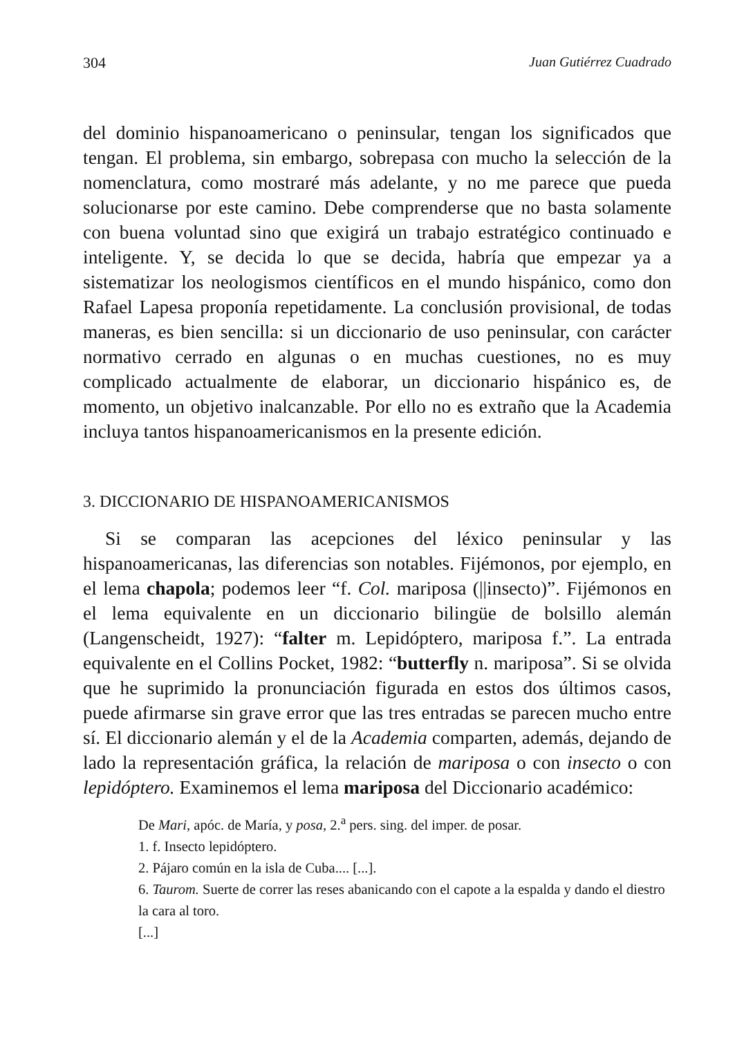304 Juan Gutiérrez Cuadrado
del dominio hispanoamericano o peninsular, tengan los significados que tengan. El problema, sin embargo, sobrepasa con mucho la selección de la nomenclatura, como mostraré más adelante, y no me parece que pueda solucionarse por este camino. Debe comprenderse que no basta solamente con buena voluntad sino que exigirá un trabajo estratégico continuado e inteligente. Y, se decida lo que se decida, habría que empezar ya a sistematizar los neologismos científicos en el mundo hispánico, como don Rafael Lapesa proponía repetidamente. La conclusión provisional, de todas maneras, es bien sencilla: si un diccionario de uso peninsular, con carácter normativo cerrado en algunas o en muchas cuestiones, no es muy complicado actualmente de elaborar, un diccionario hispánico es, de momento, un objetivo inalcanzable. Por ello no es extraño que la Academia incluya tantos hispanoamericanismos en la presente edición.
3. DICCIONARIO DE HISPANOAMERICANISMOS
Si se comparan las acepciones del léxico peninsular y las hispanoamericanas, las diferencias son notables. Fijémonos, por ejemplo, en el lema chapola; podemos leer “f. Col. mariposa (||insecto)”. Fijémonos en el lema equivalente en un diccionario bilingüe de bolsillo alemán (Langenscheidt, 1927): “falter m. Lepidóptero, mariposa f.”. La entrada equivalente en el Collins Pocket, 1982: “butterfly n. mariposa”. Si se olvida que he suprimido la pronunciación figurada en estos dos últimos casos, puede afirmarse sin grave error que las tres entradas se parecen mucho entre sí. El diccionario alemán y el de la Academia comparten, además, dejando de lado la representación gráfica, la relación de mariposa o con insecto o con lepidóptero. Examinemos el lema mariposa del Diccionario académico:
De Mari, apóc. de María, y posa, 2.<sup>a</sup> pers. sing. del imper. de posar.
1. f. Insecto lepidóptero.
2. Pájaro común en la isla de Cuba.... [...].
6. Taurom. Suerte de correr las reses abanicando con el capote a la espalda y dando el diestro la cara al toro.
[...]